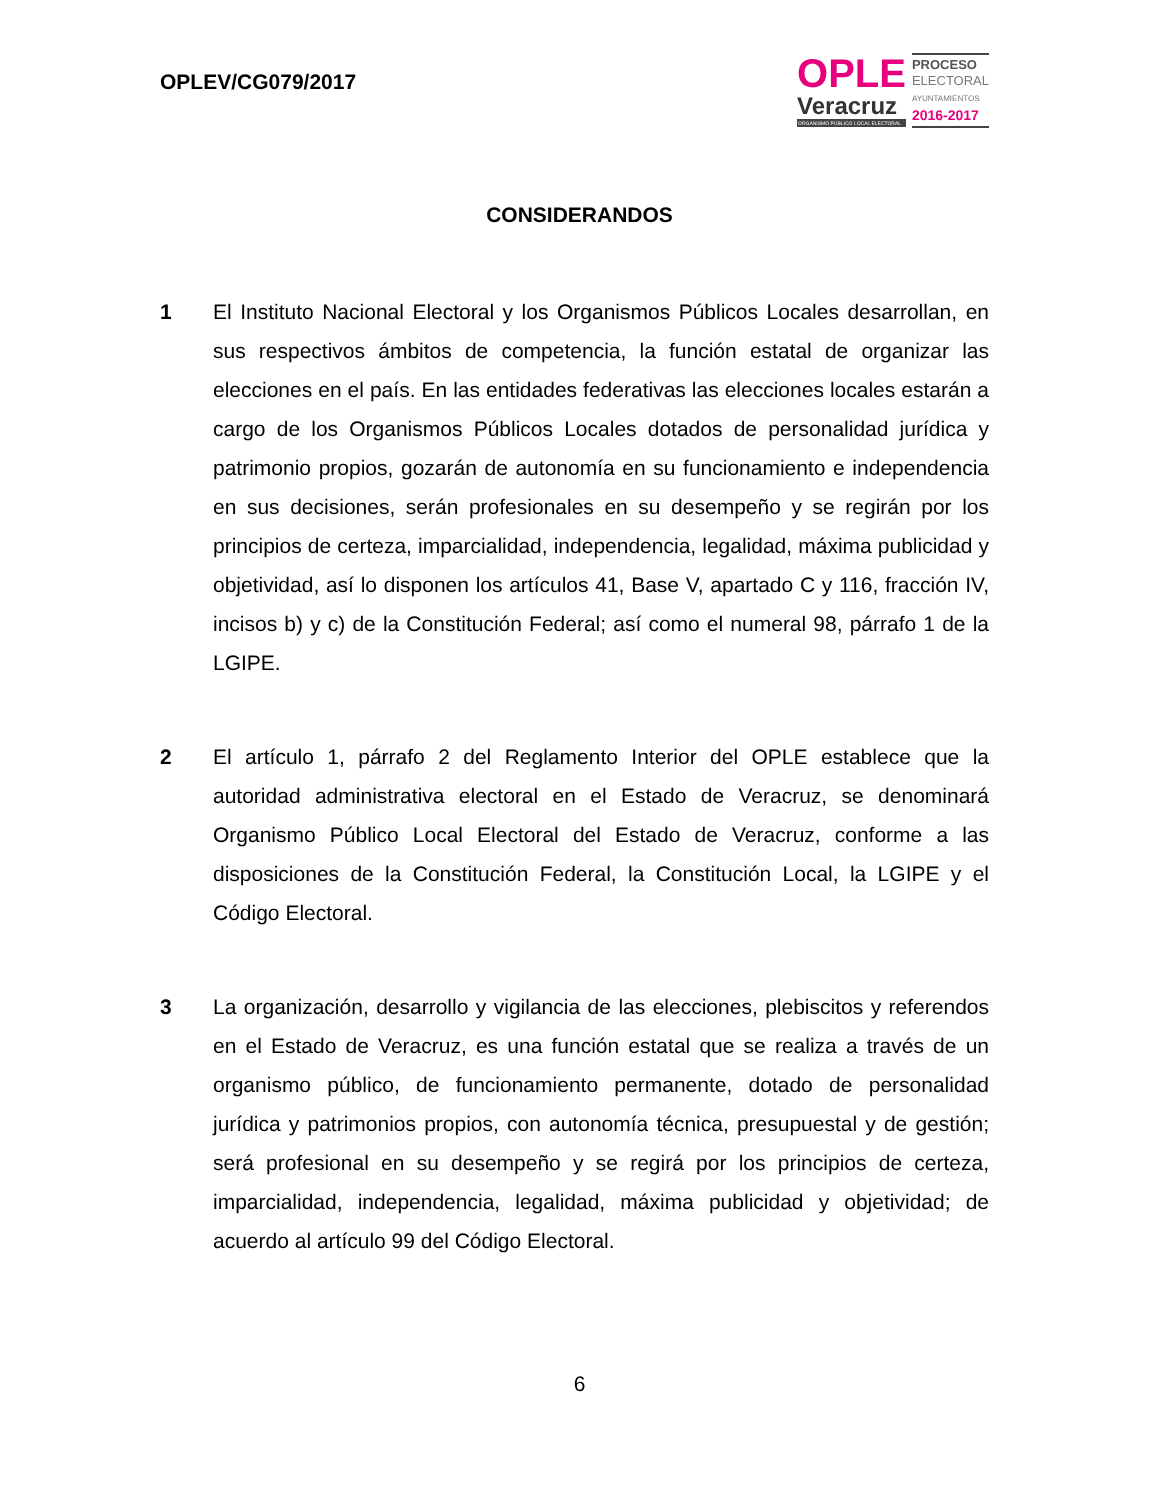OPLEV/CG079/2017
OPLE
Veracruz
ORGANISMO PÚBLICO LOCAL ELECTORAL
PROCESO
ELECTORAL
AYUNTAMIENTOS
2016-2017
CONSIDERANDOS
1 El Instituto Nacional Electoral y los Organismos Públicos Locales desarrollan, en sus respectivos ámbitos de competencia, la función estatal de organizar las elecciones en el país. En las entidades federativas las elecciones locales estarán a cargo de los Organismos Públicos Locales dotados de personalidad jurídica y patrimonio propios, gozarán de autonomía en su funcionamiento e independencia en sus decisiones, serán profesionales en su desempeño y se regirán por los principios de certeza, imparcialidad, independencia, legalidad, máxima publicidad y objetividad, así lo disponen los artículos 41, Base V, apartado C y 116, fracción IV, incisos b) y c) de la Constitución Federal; así como el numeral 98, párrafo 1 de la LGIPE.
2 El artículo 1, párrafo 2 del Reglamento Interior del OPLE establece que la autoridad administrativa electoral en el Estado de Veracruz, se denominará Organismo Público Local Electoral del Estado de Veracruz, conforme a las disposiciones de la Constitución Federal, la Constitución Local, la LGIPE y el Código Electoral.
3 La organización, desarrollo y vigilancia de las elecciones, plebiscitos y referendos en el Estado de Veracruz, es una función estatal que se realiza a través de un organismo público, de funcionamiento permanente, dotado de personalidad jurídica y patrimonios propios, con autonomía técnica, presupuestal y de gestión; será profesional en su desempeño y se regirá por los principios de certeza, imparcialidad, independencia, legalidad, máxima publicidad y objetividad; de acuerdo al artículo 99 del Código Electoral.
6